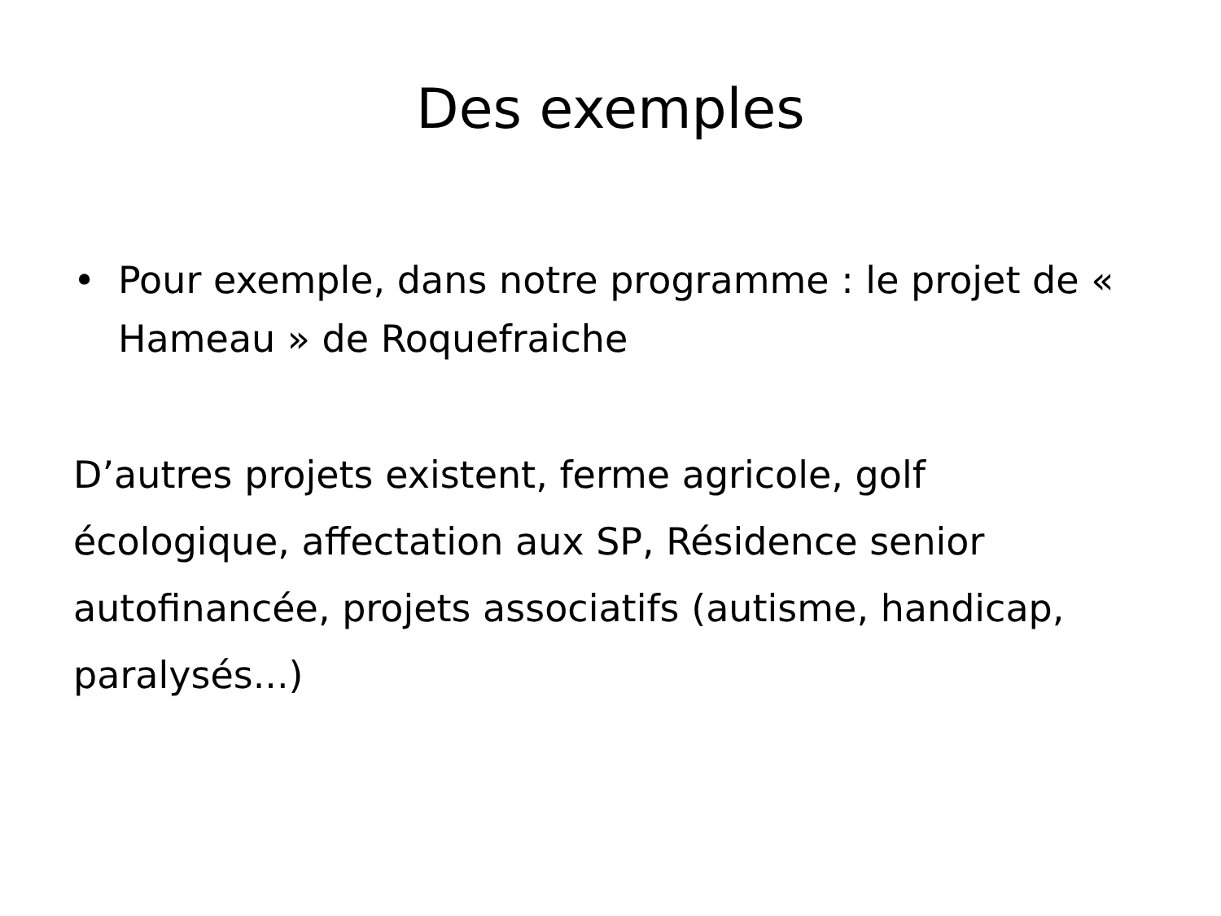Des exemples
• Pour exemple, dans notre programme : le projet de « Hameau » de Roquefraiche
D’autres projets existent, ferme agricole, golf écologique, affectation aux SP, Résidence senior autofinancée, projets associatifs (autisme, handicap, paralysés...)